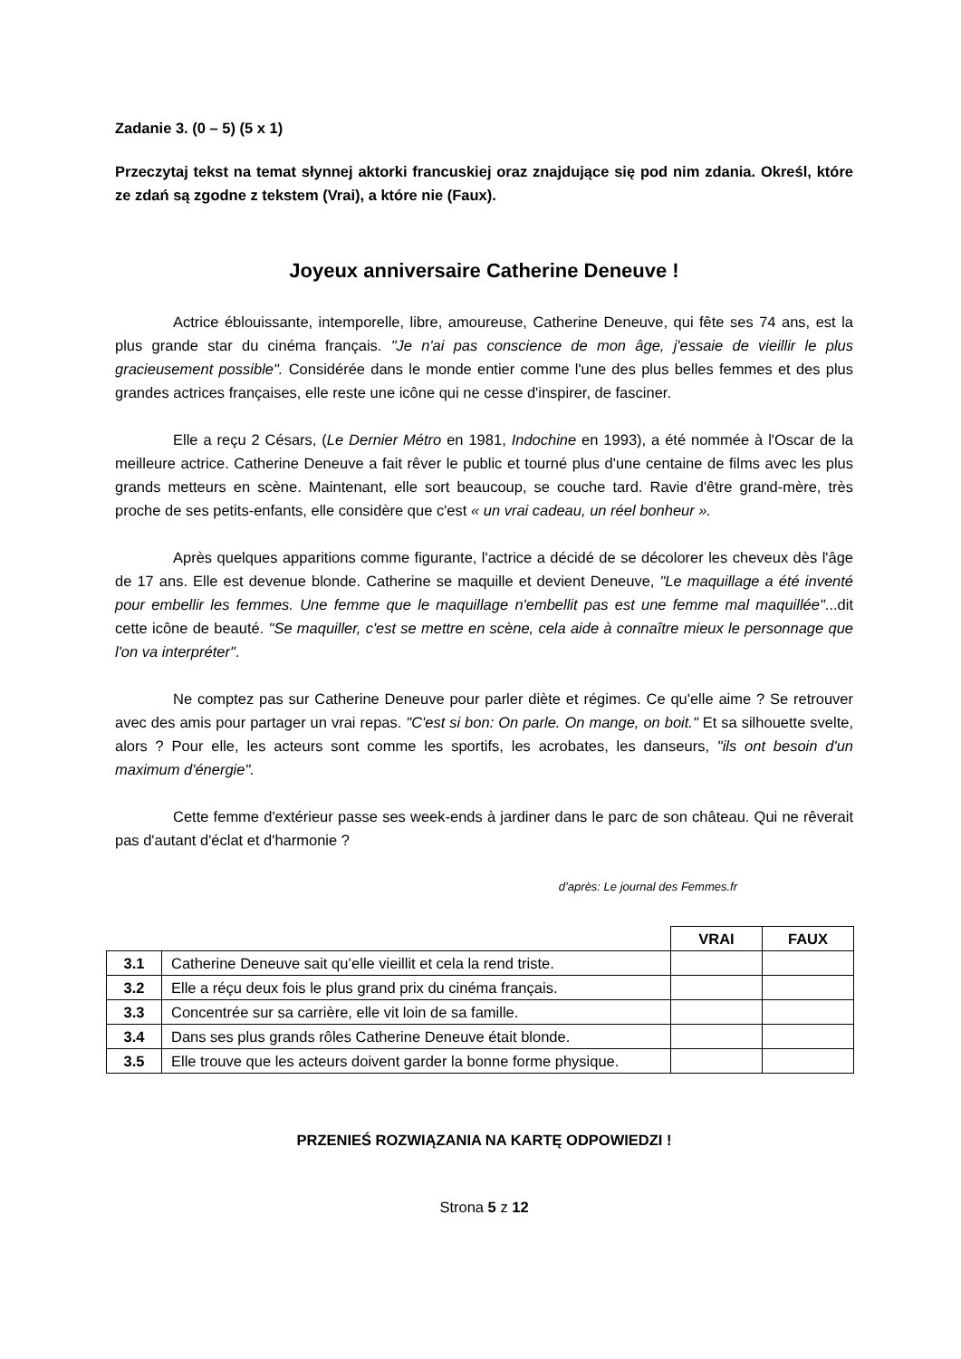Zadanie 3. (0 – 5) (5 x 1)
Przeczytaj tekst na temat słynnej aktorki francuskiej oraz znajdujące się pod nim zdania. Określ, które ze zdań są zgodne z tekstem (Vrai), a które nie (Faux).
Joyeux anniversaire Catherine Deneuve !
Actrice éblouissante, intemporelle, libre, amoureuse, Catherine Deneuve, qui fête ses 74 ans, est la plus grande star du cinéma français. "Je n'ai pas conscience de mon âge, j'essaie de vieillir le plus gracieusement possible". Considérée dans le monde entier comme l'une des plus belles femmes et des plus grandes actrices françaises, elle reste une icône qui ne cesse d'inspirer, de fasciner.
Elle a reçu 2 Césars, (Le Dernier Métro en 1981, Indochine en 1993), a été nommée à l'Oscar de la meilleure actrice. Catherine Deneuve a fait rêver le public et tourné plus d'une centaine de films avec les plus grands metteurs en scène. Maintenant, elle sort beaucoup, se couche tard. Ravie d'être grand-mère, très proche de ses petits-enfants, elle considère que c'est « un vrai cadeau, un réel bonheur ».
Après quelques apparitions comme figurante, l'actrice a décidé de se décolorer les cheveux dès l'âge de 17 ans. Elle est devenue blonde. Catherine se maquille et devient Deneuve, "Le maquillage a été inventé pour embellir les femmes. Une femme que le maquillage n'embellit pas est une femme mal maquillée"...dit cette icône de beauté. "Se maquiller, c'est se mettre en scène, cela aide à connaître mieux le personnage que l'on va interpréter".
Ne comptez pas sur Catherine Deneuve pour parler diète et régimes. Ce qu'elle aime ? Se retrouver avec des amis pour partager un vrai repas. "C'est si bon: On parle. On mange, on boit." Et sa silhouette svelte, alors ? Pour elle, les acteurs sont comme les sportifs, les acrobates, les danseurs, "ils ont besoin d'un maximum d'énergie".
Cette femme d'extérieur passe ses week-ends à jardiner dans le parc de son château. Qui ne rêverait pas d'autant d'éclat et d'harmonie ?
d’après: Le journal des Femmes.fr
| | | VRAI | FAUX |
| 3.1 | Catherine Deneuve sait qu’elle vieillit et cela la rend triste. | | |
| 3.2 | Elle a réçu deux fois le plus grand prix du cinéma français. | | |
| 3.3 | Concentrée sur sa carrière, elle vit loin de sa famille. | | |
| 3.4 | Dans ses plus grands rôles Catherine Deneuve était blonde. | | |
| 3.5 | Elle trouve que les acteurs doivent garder la bonne forme physique. | | |
PRZENIEŚ ROZWIĄZANIA NA KARTĘ ODPOWIEDZI !
Strona 5 z 12